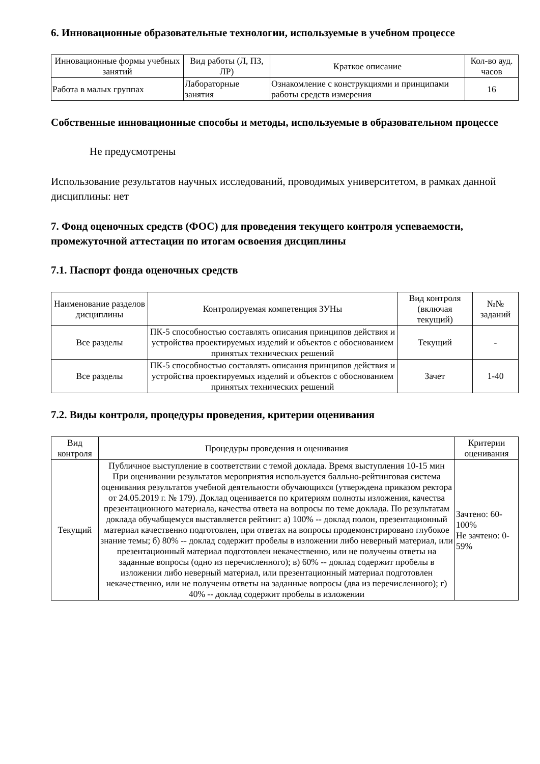6. Инновационные образовательные технологии, используемые в учебном процессе
| Инновационные формы учебных занятий | Вид работы (Л, ПЗ, ЛР) | Краткое описание | Кол-во ауд. часов |
| --- | --- | --- | --- |
| Работа в малых группах | Лабораторные занятия | Ознакомление с конструкциями и принципами работы средств измерения | 16 |
Собственные инновационные способы и методы, используемые в образовательном процессе
Не предусмотрены
Использование результатов научных исследований, проводимых университетом, в рамках данной дисциплины: нет
7. Фонд оценочных средств (ФОС) для проведения текущего контроля успеваемости, промежуточной аттестации по итогам освоения дисциплины
7.1. Паспорт фонда оценочных средств
| Наименование разделов дисциплины | Контролируемая компетенция ЗУНы | Вид контроля (включая текущий) | №№ заданий |
| --- | --- | --- | --- |
| Все разделы | ПК-5 способностью составлять описания принципов действия и устройства проектируемых изделий и объектов с обоснованием принятых технических решений | Текущий | - |
| Все разделы | ПК-5 способностью составлять описания принципов действия и устройства проектируемых изделий и объектов с обоснованием принятых технических решений | Зачет | 1-40 |
7.2. Виды контроля, процедуры проведения, критерии оценивания
| Вид контроля | Процедуры проведения и оценивания | Критерии оценивания |
| --- | --- | --- |
| Текущий | Публичное выступление в соответствии с темой доклада. Время выступления 10-15 мин При оценивании результатов мероприятия используется балльно-рейтинговая система оценивания результатов учебной деятельности обучающихся (утверждена приказом ректора от 24.05.2019 г. № 179). Доклад оценивается по критериям полноты изложения, качества презентационного материала, качества ответа на вопросы по теме доклада. По результатам доклада обучабщемуся выставляется рейтинг: а) 100% -- доклад полон, презентационный материал качественно подготовлен, при ответах на вопросы продемонстрировано глубокое знание темы; б) 80% -- доклад содержит пробелы в изложении либо неверный материал, или презентационный материал подготовлен некачественно, или не получены ответы на заданные вопросы (одно из перечисленного); в) 60% -- доклад содержит пробелы в изложении либо неверный материал, или презентационный материал подготовлен некачественно, или не получены ответы на заданные вопросы (два из перечисленного); г) 40% -- доклад содержит пробелы в изложении | Зачтено: 60-100% Не зачтено: 0-59% |